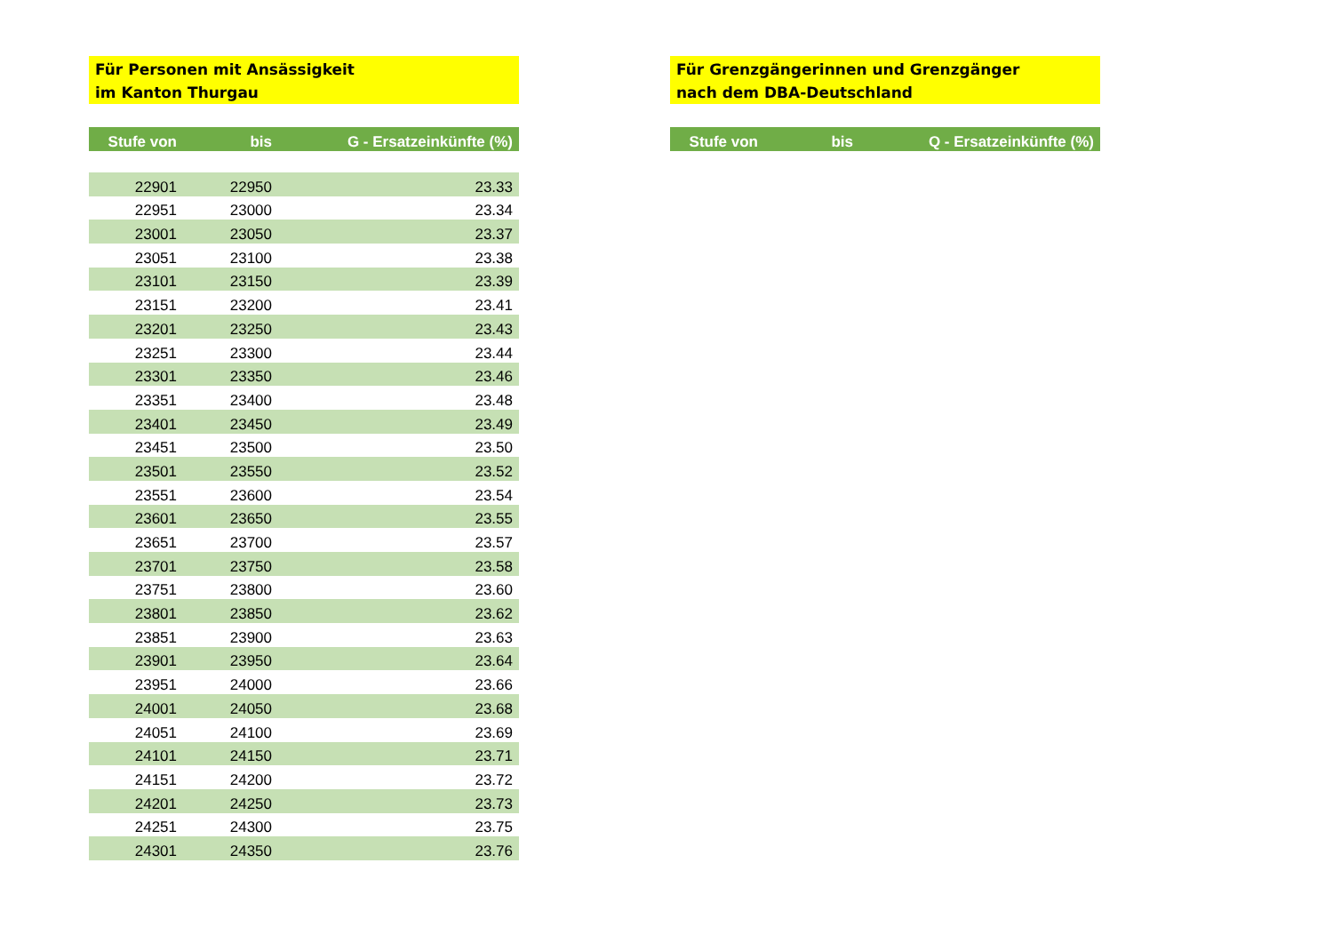Für Personen mit Ansässigkeit
im Kanton Thurgau
| Stufe von | bis | G - Ersatzeinkünfte (%) |
| --- | --- | --- |
| 22901 | 22950 | 23.33 |
| 22951 | 23000 | 23.34 |
| 23001 | 23050 | 23.37 |
| 23051 | 23100 | 23.38 |
| 23101 | 23150 | 23.39 |
| 23151 | 23200 | 23.41 |
| 23201 | 23250 | 23.43 |
| 23251 | 23300 | 23.44 |
| 23301 | 23350 | 23.46 |
| 23351 | 23400 | 23.48 |
| 23401 | 23450 | 23.49 |
| 23451 | 23500 | 23.50 |
| 23501 | 23550 | 23.52 |
| 23551 | 23600 | 23.54 |
| 23601 | 23650 | 23.55 |
| 23651 | 23700 | 23.57 |
| 23701 | 23750 | 23.58 |
| 23751 | 23800 | 23.60 |
| 23801 | 23850 | 23.62 |
| 23851 | 23900 | 23.63 |
| 23901 | 23950 | 23.64 |
| 23951 | 24000 | 23.66 |
| 24001 | 24050 | 23.68 |
| 24051 | 24100 | 23.69 |
| 24101 | 24150 | 23.71 |
| 24151 | 24200 | 23.72 |
| 24201 | 24250 | 23.73 |
| 24251 | 24300 | 23.75 |
| 24301 | 24350 | 23.76 |
Für Grenzgängerinnen und Grenzgänger
nach dem DBA-Deutschland
| Stufe von | bis | Q - Ersatzeinkünfte (%) |
| --- | --- | --- |